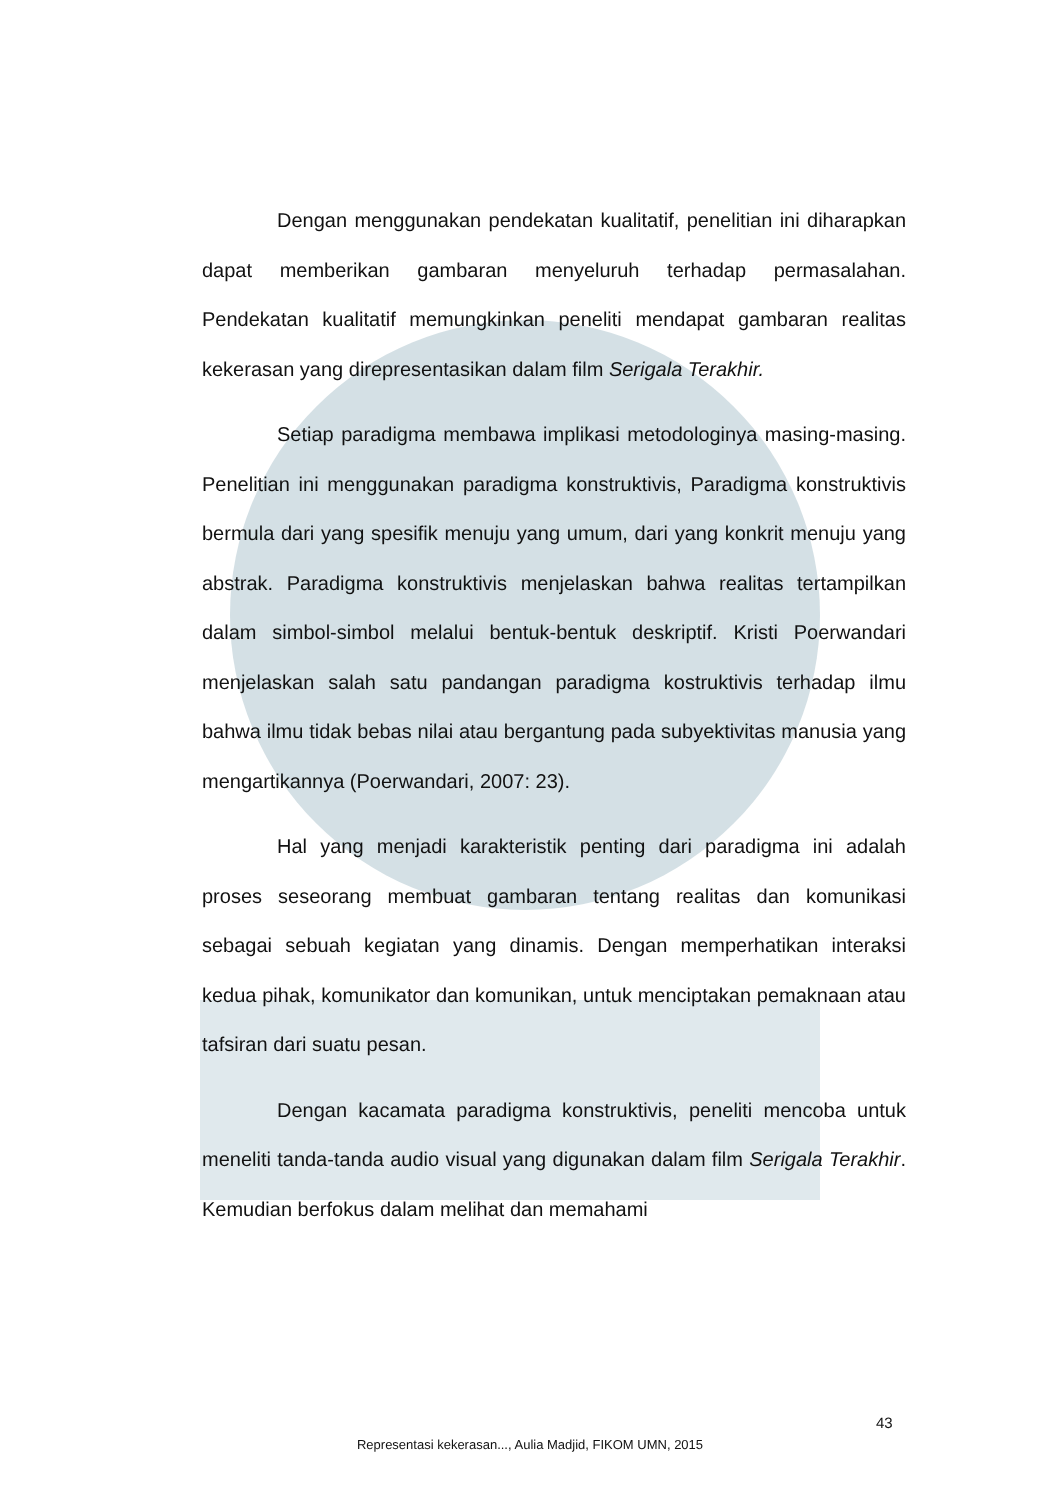Dengan menggunakan pendekatan kualitatif, penelitian ini diharapkan dapat memberikan gambaran menyeluruh terhadap permasalahan. Pendekatan kualitatif memungkinkan peneliti mendapat gambaran realitas kekerasan yang direpresentasikan dalam film Serigala Terakhir.
Setiap paradigma membawa implikasi metodologinya masing-masing. Penelitian ini menggunakan paradigma konstruktivis, Paradigma konstruktivis bermula dari yang spesifik menuju yang umum, dari yang konkrit menuju yang abstrak. Paradigma konstruktivis menjelaskan bahwa realitas tertampilkan dalam simbol-simbol melalui bentuk-bentuk deskriptif. Kristi Poerwandari menjelaskan salah satu pandangan paradigma kostruktivis terhadap ilmu bahwa ilmu tidak bebas nilai atau bergantung pada subyektivitas manusia yang mengartikannya (Poerwandari, 2007: 23).
Hal yang menjadi karakteristik penting dari paradigma ini adalah proses seseorang membuat gambaran tentang realitas dan komunikasi sebagai sebuah kegiatan yang dinamis. Dengan memperhatikan interaksi kedua pihak, komunikator dan komunikan, untuk menciptakan pemaknaan atau tafsiran dari suatu pesan.
Dengan kacamata paradigma konstruktivis, peneliti mencoba untuk meneliti tanda-tanda audio visual yang digunakan dalam film Serigala Terakhir. Kemudian berfokus dalam melihat dan memahami
43
Representasi kekerasan..., Aulia Madjid, FIKOM UMN, 2015